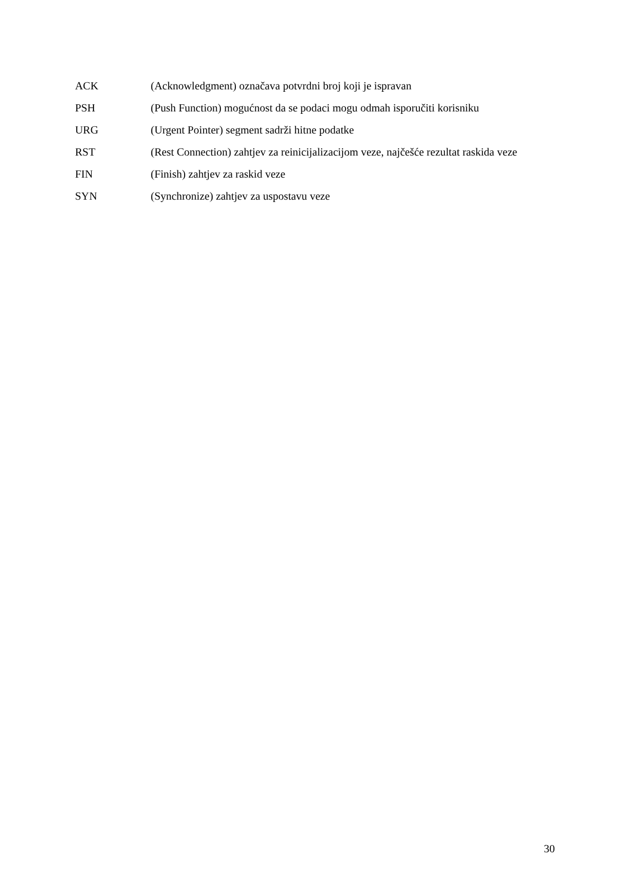ACK (Acknowledgment) označava potvrdni broj koji je ispravan
PSH (Push Function) mogućnost da se podaci mogu odmah isporučiti korisniku
URG (Urgent Pointer) segment sadrži hitne podatke
RST (Rest Connection) zahtjev za reinicijalizacijom veze, najčešće rezultat raskida veze
FIN (Finish) zahtjev za raskid veze
SYN (Synchronize) zahtjev za uspostavu veze
30